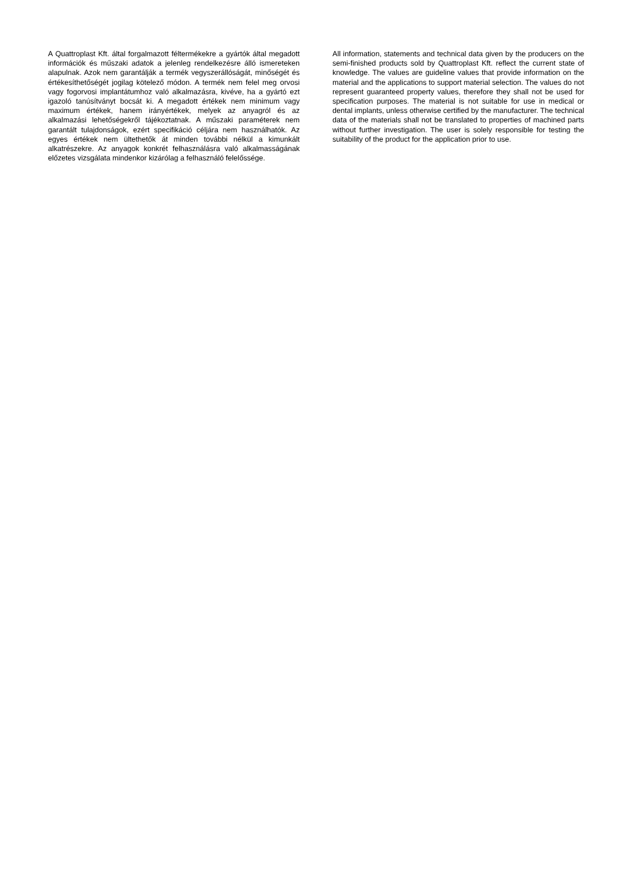A Quattroplast Kft. által forgalmazott féltermékekre a gyártók által megadott információk és műszaki adatok a jelenleg rendelkezésre álló ismereteken alapulnak. Azok nem garantálják a termék vegyszerállóságát, minőségét és értékesíthetőségét jogilag kötelező módon. A termék nem felel meg orvosi vagy fogorvosi implantátumhoz való alkalmazásra, kivéve, ha a gyártó ezt igazoló tanúsítványt bocsát ki. A megadott értékek nem minimum vagy maximum értékek, hanem irányértékek, melyek az anyagról és az alkalmazási lehetőségekről tájékoztatnak. A műszaki paraméterek nem garantált tulajdonságok, ezért specifikáció céljára nem használhatók. Az egyes értékek nem ültethetők át minden további nélkül a kimunkált alkatrészekre. Az anyagok konkrét felhasználásra való alkalmasságának előzetes vizsgálata mindenkor kizárólag a felhasználó felelőssége.
All information, statements and technical data given by the producers on the semi-finished products sold by Quattroplast Kft. reflect the current state of knowledge. The values are guideline values that provide information on the material and the applications to support material selection. The values do not represent guaranteed property values, therefore they shall not be used for specification purposes. The material is not suitable for use in medical or dental implants, unless otherwise certified by the manufacturer. The technical data of the materials shall not be translated to properties of machined parts without further investigation. The user is solely responsible for testing the suitability of the product for the application prior to use.